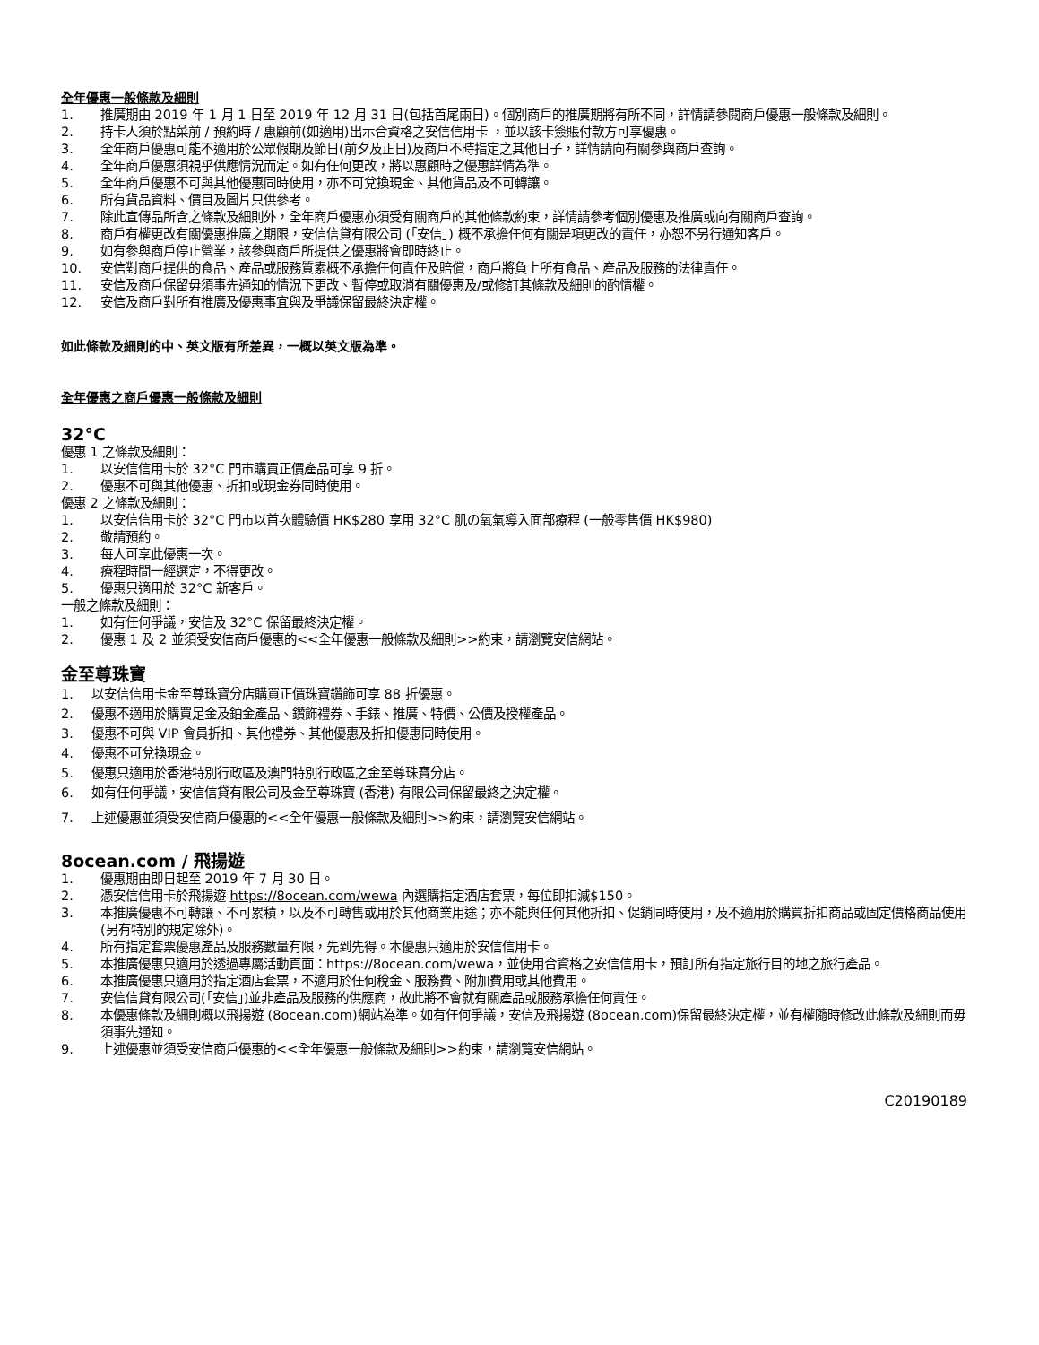全年優惠一般條款及細則
1. 推廣期由 2019 年 1 月 1 日至 2019 年 12 月 31 日(包括首尾兩日)。個別商戶的推廣期將有所不同，詳情請參閱商戶優惠一般條款及細則。
2. 持卡人須於點菜前 / 預約時 / 惠顧前(如適用)出示合資格之安信信用卡 ，並以該卡簽賬付款方可享優惠。
3. 全年商戶優惠可能不適用於公眾假期及節日(前夕及正日)及商戶不時指定之其他日子，詳情請向有關參與商戶查詢。
4. 全年商戶優惠須視乎供應情況而定。如有任何更改，將以惠顧時之優惠詳情為準。
5. 全年商戶優惠不可與其他優惠同時使用，亦不可兌換現金、其他貨品及不可轉讓。
6. 所有貨品資料、價目及圖片只供參考。
7. 除此宣傳品所含之條款及細則外，全年商戶優惠亦須受有關商戶的其他條款約束，詳情請參考個別優惠及推廣或向有關商戶查詢。
8. 商戶有權更改有關優惠推廣之期限，安信信貸有限公司 (「安信」) 概不承擔任何有關是項更改的責任，亦恕不另行通知客戶。
9. 如有參與商戶停止營業，該參與商戶所提供之優惠將會即時終止。
10. 安信對商戶提供的食品、產品或服務質素概不承擔任何責任及賠償，商戶將負上所有食品、產品及服務的法律責任。
11. 安信及商戶保留毋須事先通知的情況下更改、暫停或取消有關優惠及/或修訂其條款及細則的酌情權。
12. 安信及商戶對所有推廣及優惠事宜與及爭議保留最終決定權。
如此條款及細則的中、英文版有所差異，一概以英文版為準。
全年優惠之商戶優惠一般條款及細則
32°C
優惠 1 之條款及細則：
1. 以安信信用卡於 32°C 門市購買正價產品可享 9 折。
2. 優惠不可與其他優惠、折扣或現金券同時使用。
優惠 2 之條款及細則：
1. 以安信信用卡於 32°C 門市以首次體驗價 HK$280 享用 32°C 肌の氧氣導入面部療程 (一般零售價 HK$980)
2. 敬請預約。
3. 每人可享此優惠一次。
4. 療程時間一經選定，不得更改。
5. 優惠只適用於 32°C 新客戶。
一般之條款及細則：
1. 如有任何爭議，安信及 32°C 保留最終決定權。
2. 優惠 1 及 2 並須受安信商戶優惠的<<全年優惠一般條款及細則>>約束，請瀏覽安信網站。
金至尊珠寶
1. 以安信信用卡金至尊珠寶分店購買正價珠寶鑽飾可享 88 折優惠。
2. 優惠不適用於購買足金及鉑金產品、鑽飾禮券、手錶、推廣、特價、公價及授權產品。
3. 優惠不可與 VIP 會員折扣、其他禮券、其他優惠及折扣優惠同時使用。
4. 優惠不可兌換現金。
5. 優惠只適用於香港特別行政區及澳門特別行政區之金至尊珠寶分店。
6. 如有任何爭議，安信信貸有限公司及金至尊珠寶 (香港) 有限公司保留最終之決定權。
7. 上述優惠並須受安信商戶優惠的<<全年優惠一般條款及細則>>約束，請瀏覽安信網站。
8ocean.com / 飛揚遊
1. 優惠期由即日起至 2019 年 7 月 30 日。
2. 憑安信信用卡於飛揚遊 https://8ocean.com/wewa 內選購指定酒店套票，每位即扣減$150。
3. 本推廣優惠不可轉讓、不可累積，以及不可轉售或用於其他商業用途；亦不能與任何其他折扣、促銷同時使用，及不適用於購買折扣商品或固定價格商品使用 (另有特別的規定除外)。
4. 所有指定套票優惠產品及服務數量有限，先到先得。本優惠只適用於安信信用卡。
5. 本推廣優惠只適用於透過專屬活動頁面：https://8ocean.com/wewa，並使用合資格之安信信用卡，預訂所有指定旅行目的地之旅行產品。
6. 本推廣優惠只適用於指定酒店套票，不適用於任何稅金、服務費、附加費用或其他費用。
7. 安信信貸有限公司(「安信」)並非產品及服務的供應商，故此將不會就有關產品或服務承擔任何責任。
8. 本優惠條款及細則概以飛揚遊 (8ocean.com)網站為準。如有任何爭議，安信及飛揚遊 (8ocean.com)保留最終決定權，並有權隨時修改此條款及細則而毋須事先通知。
9. 上述優惠並須受安信商戶優惠的<<全年優惠一般條款及細則>>約束，請瀏覽安信網站。
C20190189